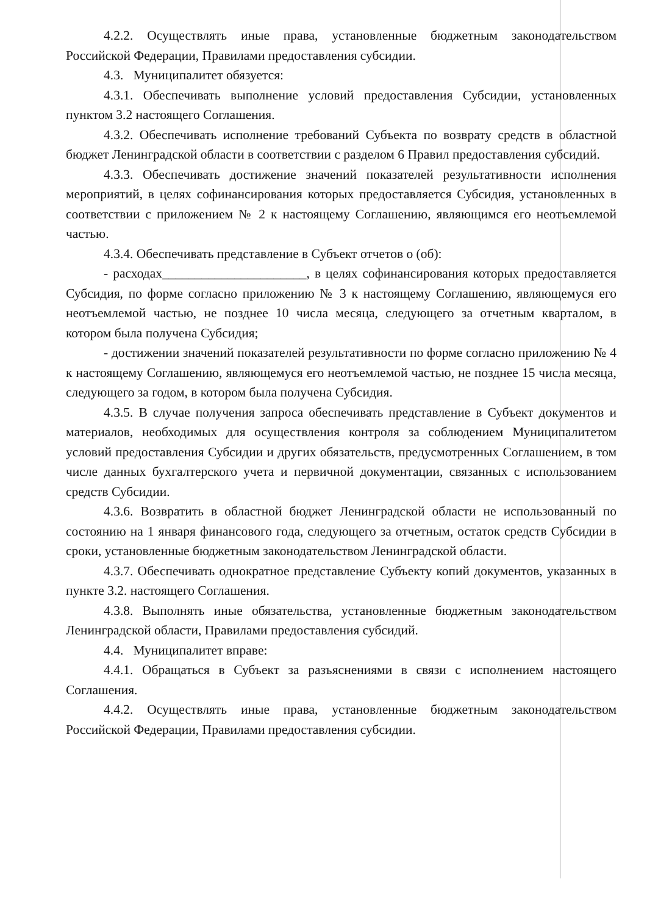4.2.2. Осуществлять иные права, установленные бюджетным законодательством Российской Федерации, Правилами предоставления субсидии.
4.3. Муниципалитет обязуется:
4.3.1. Обеспечивать выполнение условий предоставления Субсидии, установленных пунктом 3.2 настоящего Соглашения.
4.3.2. Обеспечивать исполнение требований Субъекта по возврату средств в областной бюджет Ленинградской области в соответствии с разделом 6 Правил предоставления субсидий.
4.3.3. Обеспечивать достижение значений показателей результативности исполнения мероприятий, в целях софинансирования которых предоставляется Субсидия, установленных в соответствии с приложением № 2 к настоящему Соглашению, являющимся его неотъемлемой частью.
4.3.4. Обеспечивать представление в Субъект отчетов о (об):
- расходах______________________, в целях софинансирования которых предоставляется Субсидия, по форме согласно приложению № 3 к настоящему Соглашению, являющемуся его неотъемлемой частью, не позднее 10 числа месяца, следующего за отчетным кварталом, в котором была получена Субсидия;
- достижении значений показателей результативности по форме согласно приложению № 4 к настоящему Соглашению, являющемуся его неотъемлемой частью, не позднее 15 числа месяца, следующего за годом, в котором была получена Субсидия.
4.3.5. В случае получения запроса обеспечивать представление в Субъект документов и материалов, необходимых для осуществления контроля за соблюдением Муниципалитетом условий предоставления Субсидии и других обязательств, предусмотренных Соглашением, в том числе данных бухгалтерского учета и первичной документации, связанных с использованием средств Субсидии.
4.3.6. Возвратить в областной бюджет Ленинградской области не использованный по состоянию на 1 января финансового года, следующего за отчетным, остаток средств Субсидии в сроки, установленные бюджетным законодательством Ленинградской области.
4.3.7. Обеспечивать однократное представление Субъекту копий документов, указанных в пункте 3.2. настоящего Соглашения.
4.3.8. Выполнять иные обязательства, установленные бюджетным законодательством Ленинградской области, Правилами предоставления субсидий.
4.4. Муниципалитет вправе:
4.4.1. Обращаться в Субъект за разъяснениями в связи с исполнением настоящего Соглашения.
4.4.2. Осуществлять иные права, установленные бюджетным законодательством Российской Федерации, Правилами предоставления субсидии.